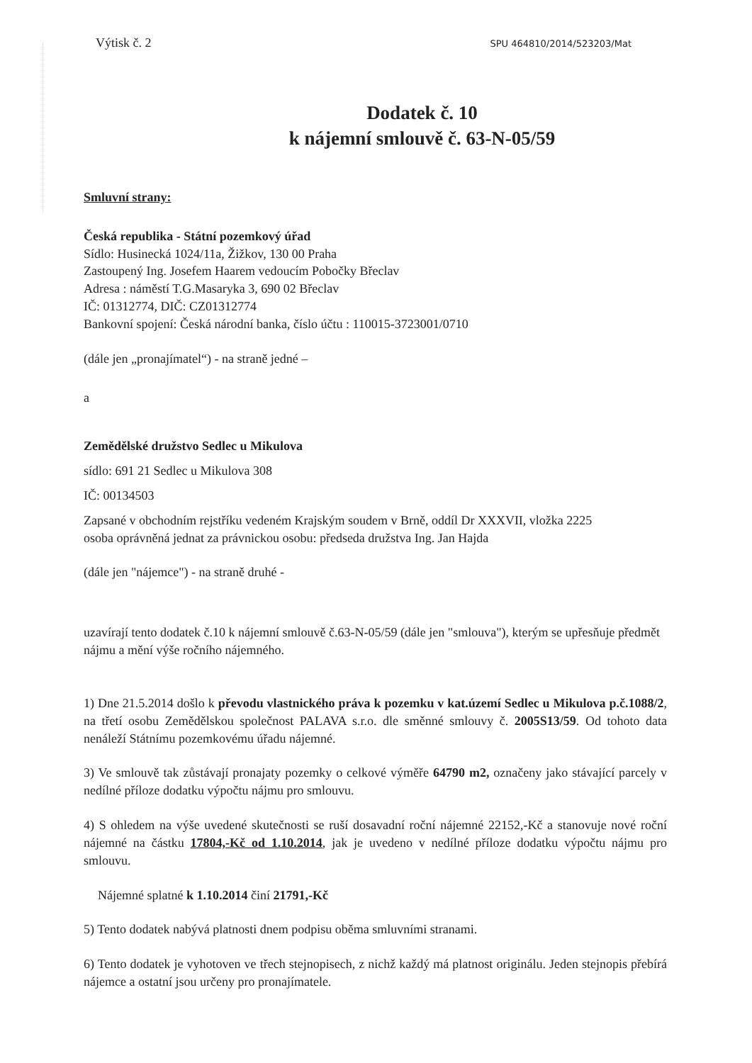Výtisk č. 2 SPU 464810/2014/523203/Mat
Dodatek č. 10
k nájemní smlouvě č. 63-N-05/59
Smluvní strany:
Česká republika - Státní pozemkový úřad
Sídlo: Husinecká 1024/11a, Žižkov, 130 00 Praha
Zastoupený Ing. Josefem Haarem vedoucím Pobočky Břeclav
Adresa : náměstí T.G.Masaryka 3, 690 02 Břeclav
IČ: 01312774, DIČ: CZ01312774
Bankovní spojení: Česká národní banka, číslo účtu : 110015-3723001/0710
(dále jen „pronajímatel“) - na straně jedné –
a
Zemědělské družstvo Sedlec u Mikulova
sídlo: 691 21 Sedlec u Mikulova 308
IČ: 00134503
Zapsané v obchodním rejstříku vedeném Krajským soudem v Brně, oddíl Dr XXXVII, vložka 2225
osoba oprávněná jednat za právnickou osobu: předseda družstva Ing. Jan Hajda
(dále jen "nájemce") - na straně druhé -
uzavírají tento dodatek č.10 k nájemní smlouvě č.63-N-05/59 (dále jen "smlouva"), kterým se upřesňuje předmět nájmu a mění výše ročního nájemného.
1) Dne 21.5.2014 došlo k převodu vlastnického práva k pozemku v kat.území Sedlec u Mikulova p.č.1088/2, na třetí osobu Zemědělskou společnost PALAVA s.r.o. dle směnné smlouvy č. 2005S13/59. Od tohoto data nenáleží Státnímu pozemkovému úřadu nájemné.
3) Ve smlouvě tak zůstávají pronajaty pozemky o celkové výměře 64790 m2, označeny jako stávající parcely v nedílné příloze dodatku výpočtu nájmu pro smlouvu.
4) S ohledem na výše uvedené skutečnosti se ruší dosavadní roční nájemné 22152,-Kč a stanovuje nové roční nájemné na částku 17804,-Kč od 1.10.2014, jak je uvedeno v nedílné příloze dodatku výpočtu nájmu pro smlouvu.
Nájemné splatné k 1.10.2014 činí 21791,-Kč
5) Tento dodatek nabývá platnosti dnem podpisu oběma smluvními stranami.
6) Tento dodatek je vyhotoven ve třech stejnopisech, z nichž každý má platnost originálu. Jeden stejnopis přebírá nájemce a ostatní jsou určeny pro pronajímatele.